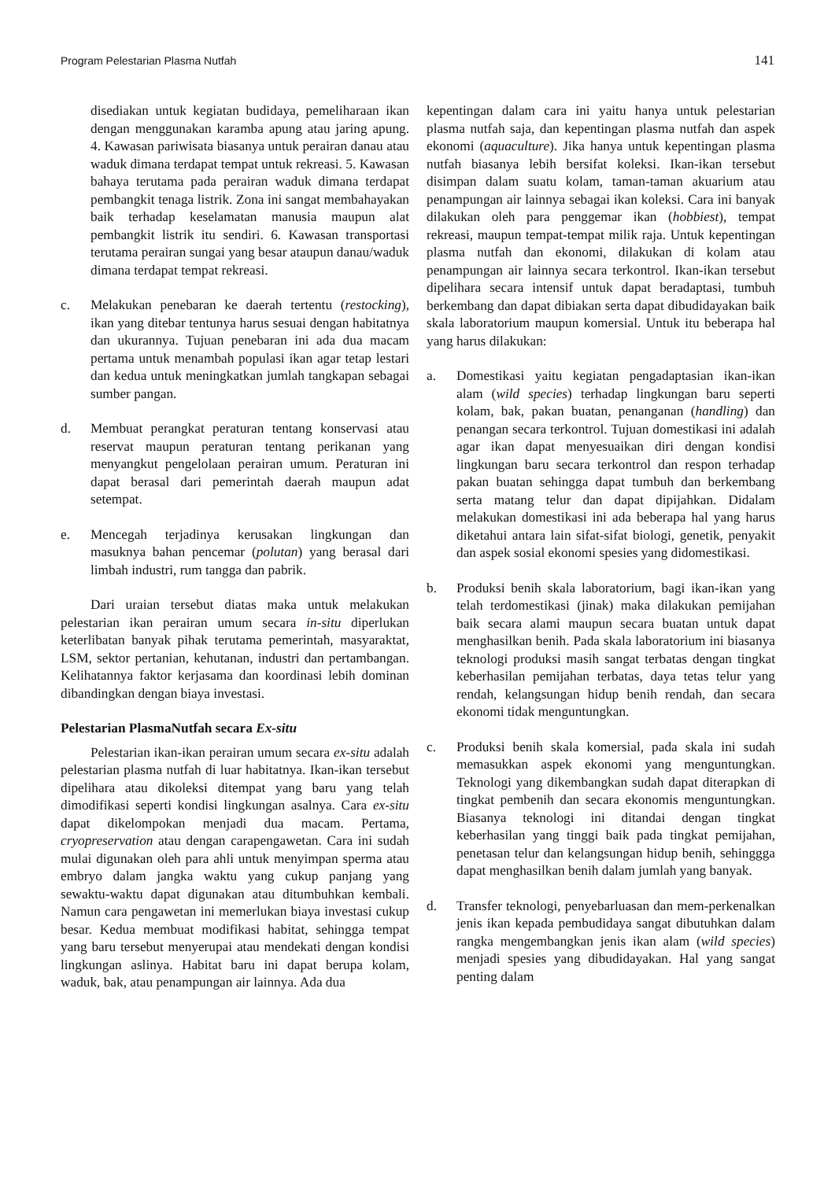Program Pelestarian Plasma Nutfah 141
disediakan untuk kegiatan budidaya, pemeliharaan ikan dengan menggunakan karamba apung atau jaring apung. 4. Kawasan pariwisata biasanya untuk perairan danau atau waduk dimana terdapat tempat untuk rekreasi. 5. Kawasan bahaya terutama pada perairan waduk dimana terdapat pembangkit tenaga listrik. Zona ini sangat membahayakan baik terhadap keselamatan manusia maupun alat pembangkit listrik itu sendiri. 6. Kawasan transportasi terutama perairan sungai yang besar ataupun danau/waduk dimana terdapat tempat rekreasi.
c. Melakukan penebaran ke daerah tertentu (restocking), ikan yang ditebar tentunya harus sesuai dengan habitatnya dan ukurannya. Tujuan penebaran ini ada dua macam pertama untuk menambah populasi ikan agar tetap lestari dan kedua untuk meningkatkan jumlah tangkapan sebagai sumber pangan.
d. Membuat perangkat peraturan tentang konservasi atau reservat maupun peraturan tentang perikanan yang menyangkut pengelolaan perairan umum. Peraturan ini dapat berasal dari pemerintah daerah maupun adat setempat.
e. Mencegah terjadinya kerusakan lingkungan dan masuknya bahan pencemar (polutan) yang berasal dari limbah industri, rum tangga dan pabrik.
Dari uraian tersebut diatas maka untuk melakukan pelestarian ikan perairan umum secara in-situ diperlukan keterlibatan banyak pihak terutama pemerintah, masyaraktat, LSM, sektor pertanian, kehutanan, industri dan pertambangan. Kelihatannya faktor kerjasama dan koordinasi lebih dominan dibandingkan dengan biaya investasi.
Pelestarian PlasmaNutfah secara Ex-situ
Pelestarian ikan-ikan perairan umum secara ex-situ adalah pelestarian plasma nutfah di luar habitatnya. Ikan-ikan tersebut dipelihara atau dikoleksi ditempat yang baru yang telah dimodifikasi seperti kondisi lingkungan asalnya. Cara ex-situ dapat dikelompokan menjadi dua macam. Pertama, cryopreservation atau dengan carapengawetan. Cara ini sudah mulai digunakan oleh para ahli untuk menyimpan sperma atau embryo dalam jangka waktu yang cukup panjang yang sewaktu-waktu dapat digunakan atau ditumbuhkan kembali. Namun cara pengawetan ini memerlukan biaya investasi cukup besar. Kedua membuat modifikasi habitat, sehingga tempat yang baru tersebut menyerupai atau mendekati dengan kondisi lingkungan aslinya. Habitat baru ini dapat berupa kolam, waduk, bak, atau penampungan air lainnya. Ada dua
kepentingan dalam cara ini yaitu hanya untuk pelestarian plasma nutfah saja, dan kepentingan plasma nutfah dan aspek ekonomi (aquaculture). Jika hanya untuk kepentingan plasma nutfah biasanya lebih bersifat koleksi. Ikan-ikan tersebut disimpan dalam suatu kolam, taman-taman akuarium atau penampungan air lainnya sebagai ikan koleksi. Cara ini banyak dilakukan oleh para penggemar ikan (hobbiest), tempat rekreasi, maupun tempat-tempat milik raja. Untuk kepentingan plasma nutfah dan ekonomi, dilakukan di kolam atau penampungan air lainnya secara terkontrol. Ikan-ikan tersebut dipelihara secara intensif untuk dapat beradaptasi, tumbuh berkembang dan dapat dibiakan serta dapat dibudidayakan baik skala laboratorium maupun komersial. Untuk itu beberapa hal yang harus dilakukan:
a. Domestikasi yaitu kegiatan pengadaptasian ikan-ikan alam (wild species) terhadap lingkungan baru seperti kolam, bak, pakan buatan, penanganan (handling) dan penangan secara terkontrol. Tujuan domestikasi ini adalah agar ikan dapat menyesuaikan diri dengan kondisi lingkungan baru secara terkontrol dan respon terhadap pakan buatan sehingga dapat tumbuh dan berkembang serta matang telur dan dapat dipijahkan. Didalam melakukan domestikasi ini ada beberapa hal yang harus diketahui antara lain sifat-sifat biologi, genetik, penyakit dan aspek sosial ekonomi spesies yang didomestikasi.
b. Produksi benih skala laboratorium, bagi ikan-ikan yang telah terdomestikasi (jinak) maka dilakukan pemijahan baik secara alami maupun secara buatan untuk dapat menghasilkan benih. Pada skala laboratorium ini biasanya teknologi produksi masih sangat terbatas dengan tingkat keberhasilan pemijahan terbatas, daya tetas telur yang rendah, kelangsungan hidup benih rendah, dan secara ekonomi tidak menguntungkan.
c. Produksi benih skala komersial, pada skala ini sudah memasukkan aspek ekonomi yang menguntungkan. Teknologi yang dikembangkan sudah dapat diterapkan di tingkat pembenih dan secara ekonomis menguntungkan. Biasanya teknologi ini ditandai dengan tingkat keberhasilan yang tinggi baik pada tingkat pemijahan, penetasan telur dan kelangsungan hidup benih, sehinggga dapat menghasilkan benih dalam jumlah yang banyak.
d. Transfer teknologi, penyebarluasan dan mem-perkenalkan jenis ikan kepada pembudidaya sangat dibutuhkan dalam rangka mengembangkan jenis ikan alam (wild species) menjadi spesies yang dibudidayakan. Hal yang sangat penting dalam